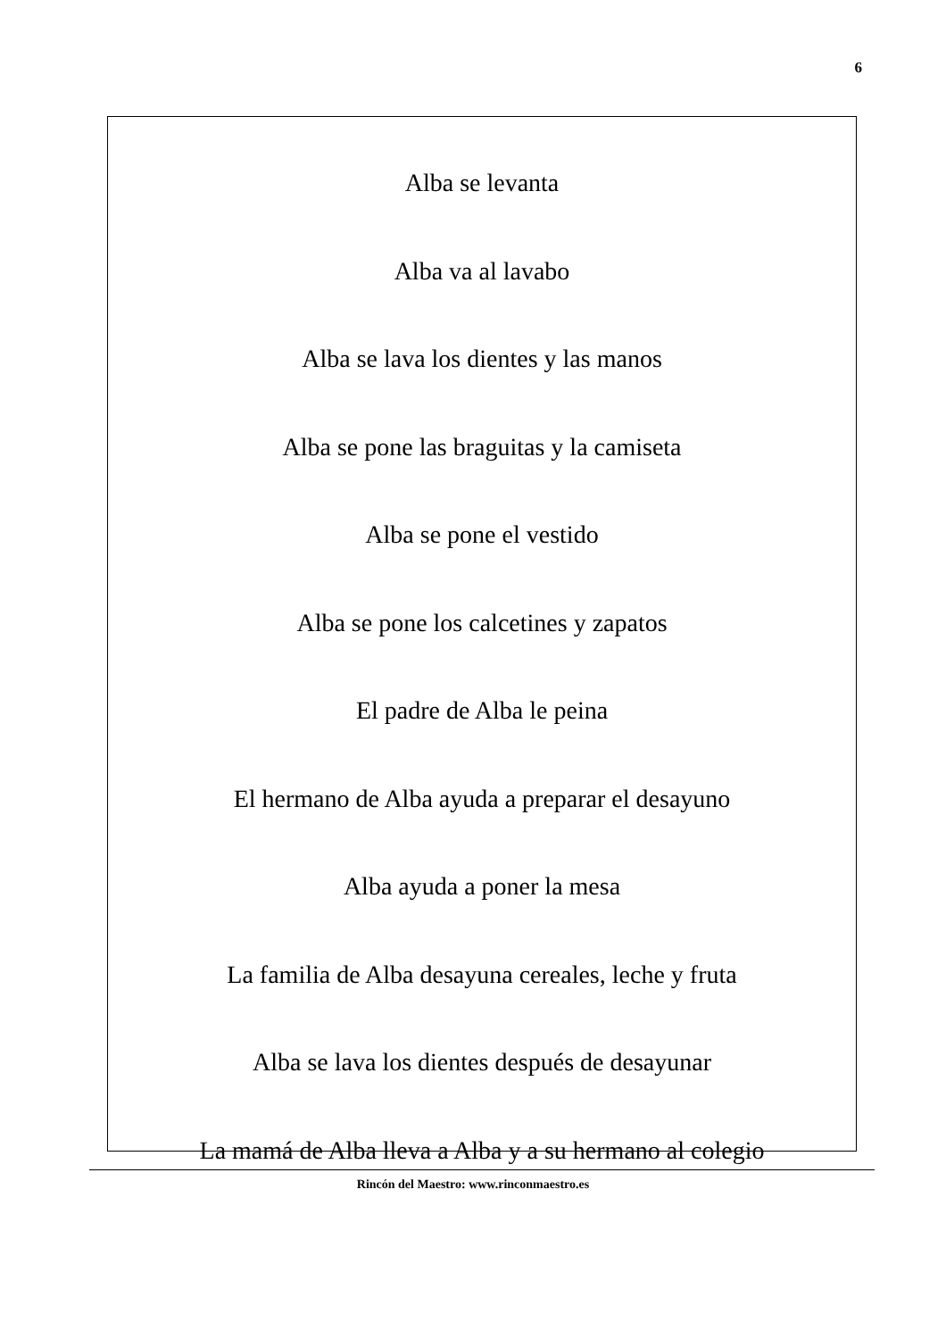6
Alba se levanta
Alba va al lavabo
Alba se lava los dientes y las manos
Alba se pone las braguitas y la camiseta
Alba se pone el vestido
Alba se pone los calcetines y zapatos
El padre de Alba le peina
El hermano de Alba ayuda a preparar el desayuno
Alba ayuda a poner la mesa
La familia de Alba desayuna cereales, leche y fruta
Alba se lava los dientes después de desayunar
La mamá de Alba lleva a Alba y a su hermano al colegio
Rincón del Maestro: www.rinconmaestro.es